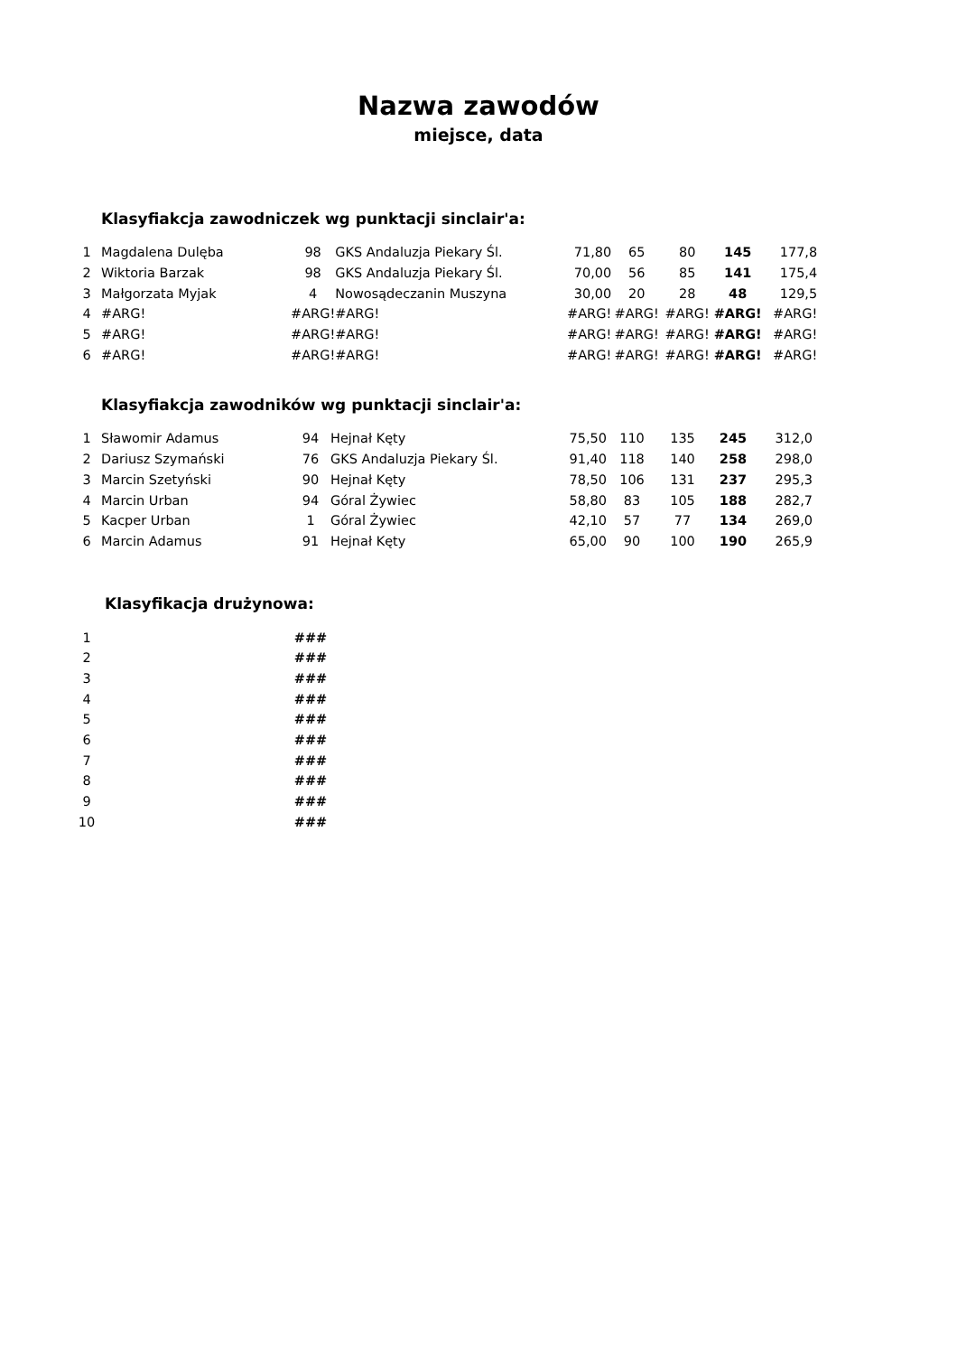Nazwa zawodów
miejsce, data
Klasyfiakcja zawodniczek wg punktacji sinclair'a:
| 1 | Magdalena Dulęba | 98 | GKS Andaluzja Piekary Śl. | 71,80 | 65 | 80 | 145 | 177,8 |
| 2 | Wiktoria Barzak | 98 | GKS Andaluzja Piekary Śl. | 70,00 | 56 | 85 | 141 | 175,4 |
| 3 | Małgorzata Myjak | 4 | Nowosądeczanin Muszyna | 30,00 | 20 | 28 | 48 | 129,5 |
| 4 | #ARG! | #ARG! | #ARG! | #ARG! | #ARG! | #ARG! | #ARG! | #ARG! |
| 5 | #ARG! | #ARG! | #ARG! | #ARG! | #ARG! | #ARG! | #ARG! | #ARG! |
| 6 | #ARG! | #ARG! | #ARG! | #ARG! | #ARG! | #ARG! | #ARG! | #ARG! |
Klasyfiakcja zawodników wg punktacji sinclair'a:
| 1 | Sławomir Adamus | 94 | Hejnał Kęty | 75,50 | 110 | 135 | 245 | 312,0 |
| 2 | Dariusz Szymański | 76 | GKS Andaluzja Piekary Śl. | 91,40 | 118 | 140 | 258 | 298,0 |
| 3 | Marcin Szetyński | 90 | Hejnał Kęty | 78,50 | 106 | 131 | 237 | 295,3 |
| 4 | Marcin Urban | 94 | Góral Żywiec | 58,80 | 83 | 105 | 188 | 282,7 |
| 5 | Kacper Urban | 1 | Góral Żywiec | 42,10 | 57 | 77 | 134 | 269,0 |
| 6 | Marcin Adamus | 91 | Hejnał Kęty | 65,00 | 90 | 100 | 190 | 265,9 |
Klasyfikacja drużynowa:
| 1 | | ### |
| 2 | | ### |
| 3 | | ### |
| 4 | | ### |
| 5 | | ### |
| 6 | | ### |
| 7 | | ### |
| 8 | | ### |
| 9 | | ### |
| 10 | | ### |